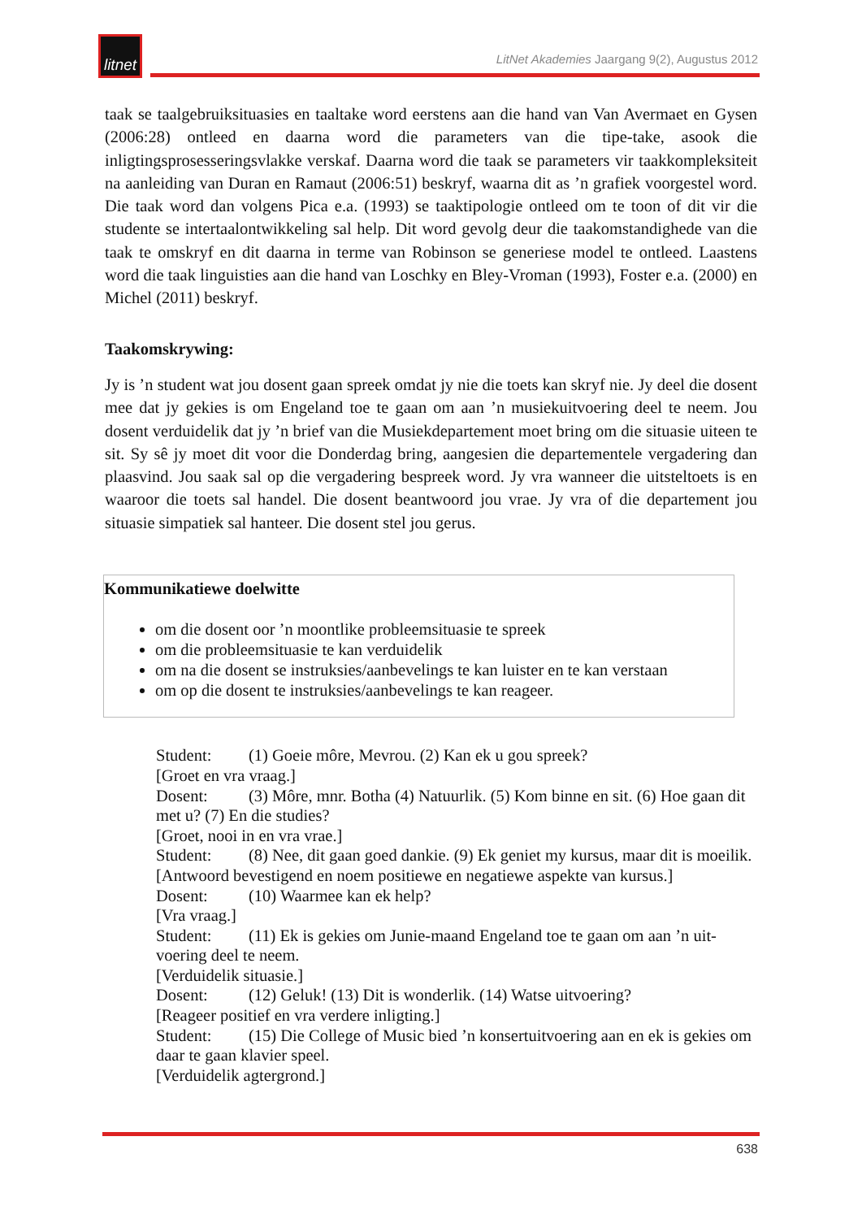litnet
LitNet Akademies Jaargang 9(2), Augustus 2012
taak se taalgebruiksituasies en taaltake word eerstens aan die hand van Van Avermaet en Gysen (2006:28) ontleed en daarna word die parameters van die tipe-take, asook die inligtingsprosesseringsvlakke verskaf. Daarna word die taak se parameters vir taakkompleksiteit na aanleiding van Duran en Ramaut (2006:51) beskryf, waarna dit as ’n grafiek voorgestel word. Die taak word dan volgens Pica e.a. (1993) se taaktipologie ontleed om te toon of dit vir die studente se intertaalontwikkeling sal help. Dit word gevolg deur die taakomstandighede van die taak te omskryf en dit daarna in terme van Robinson se generiese model te ontleed. Laastens word die taak linguisties aan die hand van Loschky en Bley-Vroman (1993), Foster e.a. (2000) en Michel (2011) beskryf.
Taakomskrywing:
Jy is ’n student wat jou dosent gaan spreek omdat jy nie die toets kan skryf nie. Jy deel die dosent mee dat jy gekies is om Engeland toe te gaan om aan ’n musiekuitvoering deel te neem. Jou dosent verduidelik dat jy ’n brief van die Musiekdepartement moet bring om die situasie uiteen te sit. Sy sê jy moet dit voor die Donderdag bring, aangesien die departementele vergadering dan plaasvind. Jou saak sal op die vergadering bespreek word. Jy vra wanneer die uitsteltoets is en waaroor die toets sal handel. Die dosent beantwoord jou vrae. Jy vra of die departement jou situasie simpatiek sal hanteer. Die dosent stel jou gerus.
Kommunikatiewe doelwitte
om die dosent oor ’n moontlike probleemsituasie te spreek
om die probleemsituasie te kan verduidelik
om na die dosent se instruksies/aanbevelings te kan luister en te kan verstaan
om op die dosent te instruksies/aanbevelings te kan reageer.
Student: (1) Goeie môre, Mevrou. (2) Kan ek u gou spreek?
[Groet en vra vraag.]
Dosent: (3) Môre, mnr. Botha (4) Natuurlik. (5) Kom binne en sit. (6) Hoe gaan dit met u? (7) En die studies?
[Groet, nooi in en vra vrae.]
Student: (8) Nee, dit gaan goed dankie. (9) Ek geniet my kursus, maar dit is moeilik.
[Antwoord bevestigend en noem positiewe en negatiewe aspekte van kursus.]
Dosent: (10) Waarmee kan ek help?
[Vra vraag.]
Student: (11) Ek is gekies om Junie-maand Engeland toe te gaan om aan ’n uit-voering deel te neem.
[Verduidelik situasie.]
Dosent: (12) Geluk! (13) Dit is wonderlik. (14) Watse uitvoering?
[Reageer positief en vra verdere inligting.]
Student: (15) Die College of Music bied ’n konsertuitvoering aan en ek is gekies om daar te gaan klavier speel.
[Verduidelik agtergrond.]
638